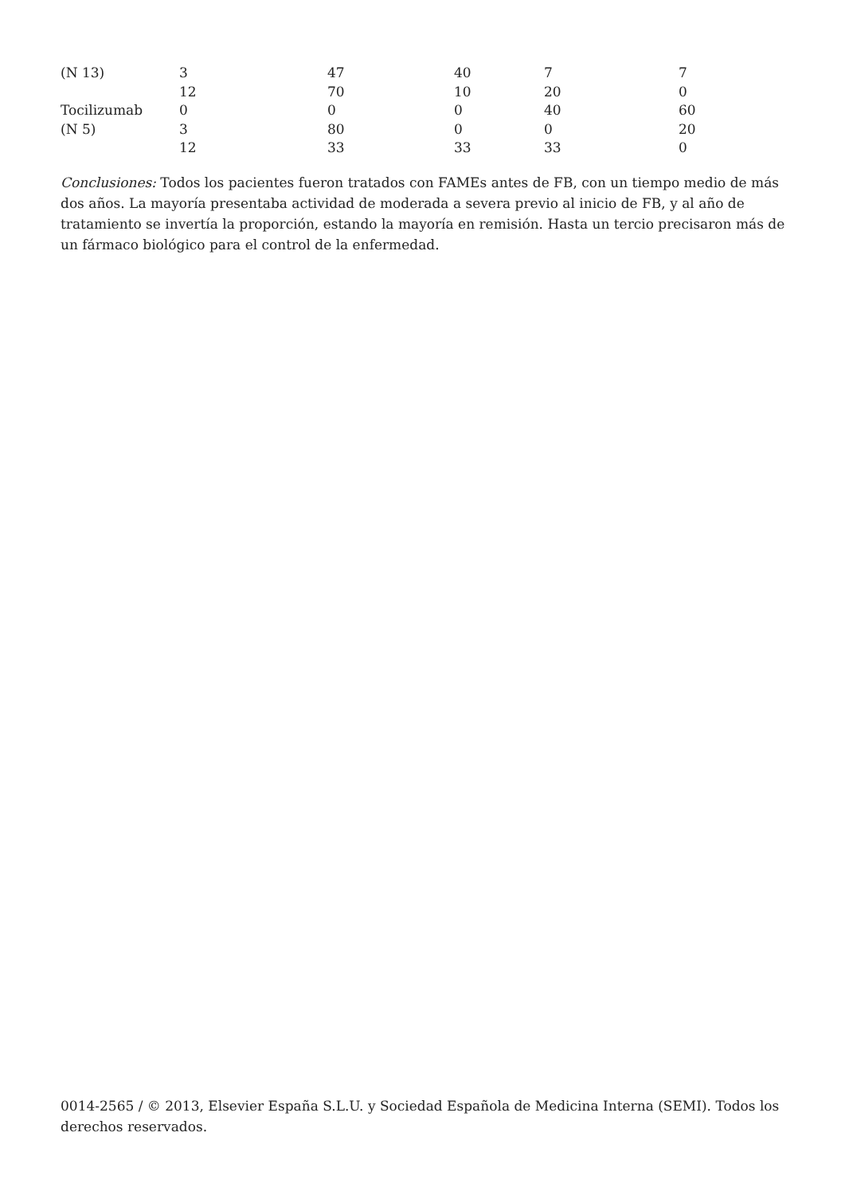| (N 13) | 3 | 47 | 40 | 7 | 7 |
| | 12 | 70 | 10 | 20 | 0 |
| Tocilizumab | 0 | 0 | 0 | 40 | 60 |
| (N 5) | 3 | 80 | 0 | 0 | 20 |
| | 12 | 33 | 33 | 33 | 0 |
Conclusiones: Todos los pacientes fueron tratados con FAMEs antes de FB, con un tiempo medio de más dos años. La mayoría presentaba actividad de moderada a severa previo al inicio de FB, y al año de tratamiento se invertía la proporción, estando la mayoría en remisión. Hasta un tercio precisaron más de un fármaco biológico para el control de la enfermedad.
0014-2565 / © 2013, Elsevier España S.L.U. y Sociedad Española de Medicina Interna (SEMI). Todos los derechos reservados.